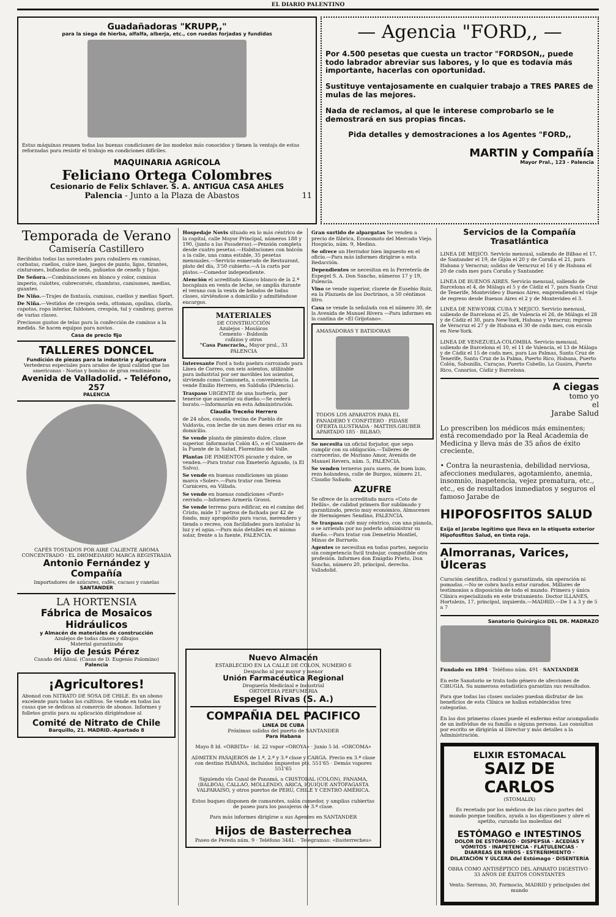EL DIARIO PALENTINO
Guadañadoras "KRUPP,,"
para la siega de hierba, alfalfa, alberja, etc., con ruedas forjadas y fundidas
Estas máquinas reunen todas las buenas condiciones de los modelos más conocidos y tienen la ventaja de estas reforzadas para resistir el trabajo en condiciones difíciles.
MAQUINARIA AGRÍCOLA
Feliciano Ortega Colombres
Cesionario de Felix Schlaver. S. A. ANTIGUA CASA AHLES
Palencia - Junto a la Plaza de Abastos 11
— Agencia "FORD,, —
Por 4.500 pesetas que cuesta un tractor "FORDSON,, puede todo labrador abreviar sus labores, y lo que es todavía más importante, hacerlas con oportunidad.
Sustituye ventajosamente en cualquier trabajo a TRES PARES de mulas de las mejores.
Nada de reclamos, al que le interese comprobarlo se le demostrará en sus propias fincas.
Pida detalles y demostraciones a los Agentes "FORD,,
MARTIN y Compañía
Mayor Pral., 123 - Palencia
Temporada de Verano
Camisería Castillero
Recibidas todas las novedades para caballero en camisas, corbatas, cuellos, calce ines, juegos de punto, ligas, tirantes, cinturones, bufandas de seda, pañuelos de cenefa y fajas.
De Señora.—Combinaciones en blanco y color, camisas imperio, culottes, cubrecorsés, chambras, camisones, medias, guantes.
De Niño.—Trajes de fantasía, camisas, cuellos y medias Sport.
De Niña.—Vestidos de crespón seda, ottoman, opalina, clarín, capotas, ropa interior, faldones, crespón, tul y cambray, gorros de varias clases.
Preciosos gustos de telas para la confección de camisas a la medida. Se hacen equipos para novios.
Casa de precio fijo
TALLERES DONCEL
Fundición de piezas para la industria y Agricultura
Vertederas especiales para arados de igual calidad que las americanas - Norias y bombas de gran rendimiento
Avenida de Valladolid. - Teléfono, 257
PALENCIA
CAFÉS TOSTADOS POR AIRE CALIENTE AROMA CONCENTRADO · EL DROMEDARIO MARCA REGISTRADA
Antonio Fernández y Compañía
Importadores de azúcares, cafés, cacaos y canelas
SANTANDER
LA HORTENSIA
Fábrica de Mosaicos Hidráulicos
y Almacén de materiales de construcción
Azulejos de todas clases y dibujos
Material garantizado
Hijo de Jesús Pérez
Casado del Alisal. (Casas de D. Eugenio Palomino)
Palencia
¡Agricultores!
Abonad con NITRATO DE SOSA DE CHILE. Es un abono excelente para todos los cultivos. Se vende en todas las casas que se dedican al comercio de abonos. Informes y folletos gratis para su aplicación dirigiéndose al
Comité de Nitrato de Chile
Barquillo, 21. MADRID.-Apartado 8
Hospedaje Novis situado en lo más céntrico de la capital, calle Mayor Principal, números 188 y 190, (junto a las Pasaderas).—Pensión completa desde cuatro pesetas.—Habitaciones con balcón a la calle, una cama estable, 35 pesetas mensuales.—Servicio esmerado de Restaurant, plato del día, 3'50 cubierto.—A la carta por platos.—Comedor independiente.
Atención el acreditado Kiosco blanco de la 2.ª bocaplaza en venta de leche, se amplía durante el verano con la venta de helados de todas clases, sirviéndose a domicilio y admitiéndose encargos.
MATERIALES
DE CONSTRUCCIÓN
Azulejos - Mosáicos
Cemento - Baldosín
cañizos y otros
"Casa Pancracio,, Mayor pral., 33 PALENCIA
Interesante Ford a toda paebra carrozado para Línea de Correo, con seis asientos, utilizable para industrial por ser movibles los asientos, sirviendo como Camioneta, a conveniencia. Lo vende Emilio Herrero, en Saldaña (Palencia).
Traspaso URGENTE de una barbería, por tenerse que ausentar su dueño.—Se cederá barato.—Informarán en esta Administración.
Claudia Treceño Herrero
de 24 años, casada, vecina de Puebla de Valdavia, con leche de un mes desea criar en su domicilio.
Se vende planta de pimiento dulce, clase superior. Informarán Colón 45, o el Caminero de la Fuente de la Salud, Florentino del Valle.
Plantas DE PIMIENTOS picante y dulce, se venden.—Para tratar con Emeterio Aguado, (a El Salva).
Se vende en buenas condiciones un piano marca «Soler».—Para tratar con Teresa Carnicero, en Villada.
Se vende en buenas condiciones «Ford» cerrado.—Informes Armería Grossi.
Se vende terreno para edificar, en el camino del Cristo, mide 17 metros de fachada por 42 de fondo, muy apropósito para vacas, merendero y tienda o recreo, con facilidades para instalar la luz y el agua.—Para más detalles en el mismo solar, frente a la fuente, PALENCIA.
Gran surtido de alpargatas Se venden a precio de fábrica, Economato del Mercado Viejo. Hospicio, núm. 9, Medina.
Se ofrece un Herrador bien impuesto en el oficio.—Para más informes dirigirse a esta Redacción.
Dependientes se necesitan en la Ferretería de Espegel S. A. Don Sancho, números 17 y 19, Palencia.
Vino se vende superior, clarete de Eusebio Ruiz, en la Plazuela de los Doctrinos, a 50 céntimos litro.
Casa se vende la señalada con el número 30, de la Avenida de Manuel Rivera —Para informes en la cantina de «El Grijotano».
AMASADORAS Y BATIDORAS
TODOS LOS APARATOS PARA EL PANADERO Y CONFITERO · PIDASE OFERTA ILUSTRADA · MATTHS.GRUBER APARTADO 185 · BILBAO;
Se necesita un oficial forjador, que sepa cumplir con su obligación.—Talleres de carrocerías, de Mariano Amor, Avenida de Manuel Revera, núm. 5, PALENCIA.
Se venden terneros para suero, de buen lazo, reza holandesa, calle de Burgos, número 21, Claudio Sañudo.
AZUFRE
Se ofrece de la acreditada marca «Coto de Hellín», de calidad primera flor sublimado y garantizado, precio muy económico, Almacenes de Hermógenes Sendino, PALENCIA.
Se traspasa café muy céntrico, con una pianola, o se arrienda por no poderlo administrar su dueño.—Para tratar con Demetrio Montiel, Minas de Barruelo.
Agentes se necesitan en todas partes, negocio sin competencia facil trabajar, compatible otra profesión. Informes don Emigdio Prieto, Don Sancho, número 20, principal, derecha. Valladolid.
Servicios de la Compañía Trasatlántica
LINEA DE MEJICO. Servicio mensual, saliendo de Bilbao el 17, de Santander el 19, de Gijón el 20 y de Coruña el 21, para Habana y Veracruz; salidas de Veracruz el 16 y de Habana el 20 de cada mes para Coruña y Santander.
LINEA DE BUENOS AIRES. Servicio mensual, saliendo de Barcelona el 4, de Málaga el 5 y de Cádiz el 7, para Santa Cruz de Tenerife, Montevideo y Buenos Aires, emprendiendo el viaje de regreso desde Buenos Aires el 2 y de Montevideo el 3.
LINEA DE NEW-YORK CUBA Y MEJICO. Servicio mensual, saliendo de Barcelona el 25, de Valencia el 26, de Málaga el 28 y de Cádiz el 30, para New-York, Habana y Veracruz; regreso de Veracruz el 27 y de Habana el 30 de cada mes, con escala en New-York.
LINEA DE VENEZUELA-COLOMBIA. Servicio mensual, saliendo de Barcelona el 10, el 11 de Valencia, el 13 de Málaga y de Cádiz el 15 de cada mes, para Las Palmas, Santa Cruz de Tenerife, Santa Cruz de la Palma, Puerto Rico, Habana, Puerto Colón, Sabanilla, Curaçao, Puerto Cabello, La Guaira, Puerto Rico, Canarias, Cádiz y Barcelona.
A ciegas
tomo yo
el
Jarabe Salud
Lo prescriben los médicos más eminentes; está recomendado por la Real Academia de Medicina y lleva más de 35 años de éxito creciente.
• Contra la neurastenia, debilidad nerviosa, afecciones medulares, agotamiento, anemia, insomnio, inapetencia, vejez prematura, etc., etc., es de resultados inmediatos y seguros el famoso Jarabe de
HIPOFOSFITOS SALUD
Exija el Jarabe legítimo que lleva en la etiqueta exterior Hipofosfitos Salud, en tinta roja.
Almorranas, Varices, Úlceras
Curación científica, radical y garantizada, sin operación ni pomadas.—No se cobra hasta estar curados. Millares de testimonios a disposición de todo el mundo. Primera y única Clínica especializada en este tratamiento. Doctor ILLANES, Hortaleza, 17, principal, izquierda.—MADRID.—De 1 a 3 y de 5 a 7
Sanatorio Quirúrgico DEL DR. MADRAZO
Fundado en 1894 · Teléfono núm. 491 · SANTANDER
En este Sanatorio se trata todo género de afecciones de CIRUGIA. Su numerosa estadística garantiza sus resultados.
Para que todas las clases sociales puedan disfrutar de los beneficios de esta Clínica se hallan establecidas tres categorías.
En las dos primeras clases puede el enfermo estar acompañado de un individuo de su familia o alguna persona. Las consultas por escrito se dirigirán al Director y más detalles a la Administración.
ELIXIR ESTOMACAL
SAIZ DE CARLOS
(STOMALIX)
Es recetado por los médicos de las cinco partes del mundo porque tonifica, ayuda a las digestiones y abre el apetito, curando las molestias del
ESTÓMAGO e INTESTINOS
DOLOR DE ESTÓMAGO · DISPEPSIA · ACEDÍAS Y VÓMITOS · INAPETENCIA · FLATULENCIAS · DIARREAS EN NIÑOS · ESTREÑIMIENTO · DILATACIÓN Y ÚLCERA del Estómago · DISENTERÍA
OBRA COMO ANTISÉPTICO DEL APARATO DIGESTIVO · 33 AÑOS DE ÉXITOS CONSTANTES
Venta: Serrano, 30, Farmacia, MADRID y principales del mundo
Nuevo Almacén
ESTABLECIDO EN LA CALLE DE COLON, NUMERO 6
Despacho al por mayor y menor
Unión Farmacéutica Regional
Droguería Medicinal e Industrial
ORTOPEDIA PERFUMERIA
Espegel Rivas (S. A.)
COMPAÑIA DEL PACIFICO
LINEA DE CUBA
Próximas salidas del puerto de SANTANDER
Para Habana
Mayo 8 Id. «ORBITA» · Id. 22 vapor «OROYA» · Junio 5 Id. «ORCOMA»
ADMITEN PASAJEROS de 1.ª, 2.ª y 3.ª clase y CARGA. Precio en 3.ª clase con destino HABANA, incluidos impuestos pts. 551'65 · Demás vapores 551'65
Siguiendo vía Canal de Panamá, a CRISTOBAL (COLON), PANAMA, (BALBOA), CALLAO, MOLLENDO, ARICA, IQUIQUE ANTOFAGASTA VALPARAISO, y otros puertos de PERÚ, CHILE Y CENTRO AMÉRICA.
Estos buques disponen de camarotes, salón comedor, y amplias cubiertas de paseo para los pasajeros de 3.ª clase.
Para más informes dirigirse a sus Agentes en SANTANDER
Hijos de Basterrechea
Paseo de Pereda núm. 9 · Teléfono 3441. · Telegramas: «Basterrechea»